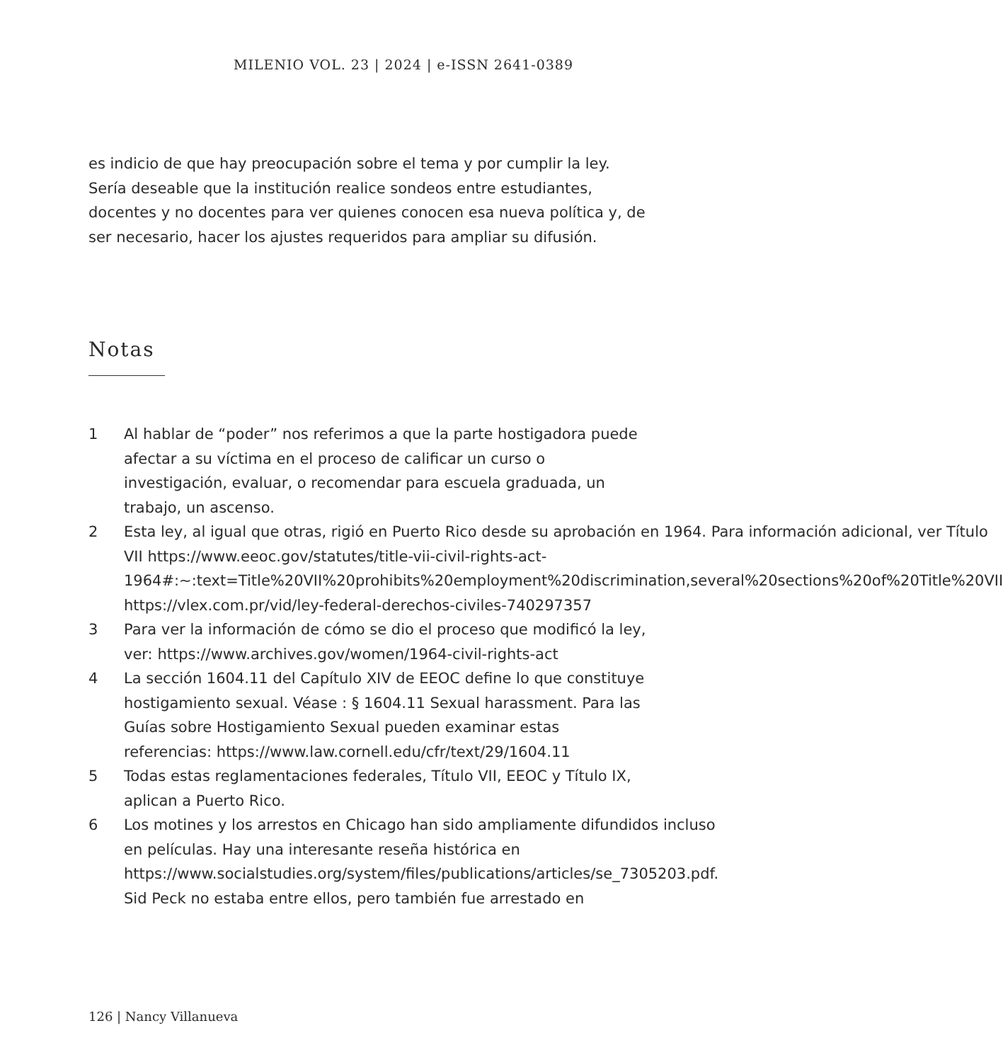MILENIO VOL. 23 | 2024 | e-ISSN 2641-0389
es indicio de que hay preocupación sobre el tema y por cumplir la ley. Sería deseable que la institución realice sondeos entre estudiantes, docentes y no docentes para ver quienes conocen esa nueva política y, de ser necesario, hacer los ajustes requeridos para ampliar su difusión.
Notas
1 Al hablar de “poder” nos referimos a que la parte hostigadora puede afectar a su víctima en el proceso de calificar un curso o investigación, evaluar, o recomendar para escuela graduada, un trabajo, un ascenso.
2 Esta ley, al igual que otras, rigió en Puerto Rico desde su aprobación en 1964. Para información adicional, ver Título VII https://www.eeoc.gov/statutes/title-vii-civil-rights-act-1964#:~:text=Title%20VII%20prohibits%20employment%20discrimination,several%20sections%20of%20Title%20VII
https://vlex.com.pr/vid/ley-federal-derechos-civiles-740297357
3 Para ver la información de cómo se dio el proceso que modificó la ley, ver: https://www.archives.gov/women/1964-civil-rights-act
4 La sección 1604.11 del Capítulo XIV de EEOC define lo que constituye hostigamiento sexual. Véase : § 1604.11 Sexual harassment. Para las Guías sobre Hostigamiento Sexual pueden examinar estas referencias: https://www.law.cornell.edu/cfr/text/29/1604.11
5 Todas estas reglamentaciones federales, Título VII, EEOC y Título IX, aplican a Puerto Rico.
6 Los motines y los arrestos en Chicago han sido ampliamente difundidos incluso en películas. Hay una interesante reseña histórica en https://www.socialstudies.org/system/files/publications/articles/se_7305203.pdf. Sid Peck no estaba entre ellos, pero también fue arrestado en
126 | Nancy Villanueva